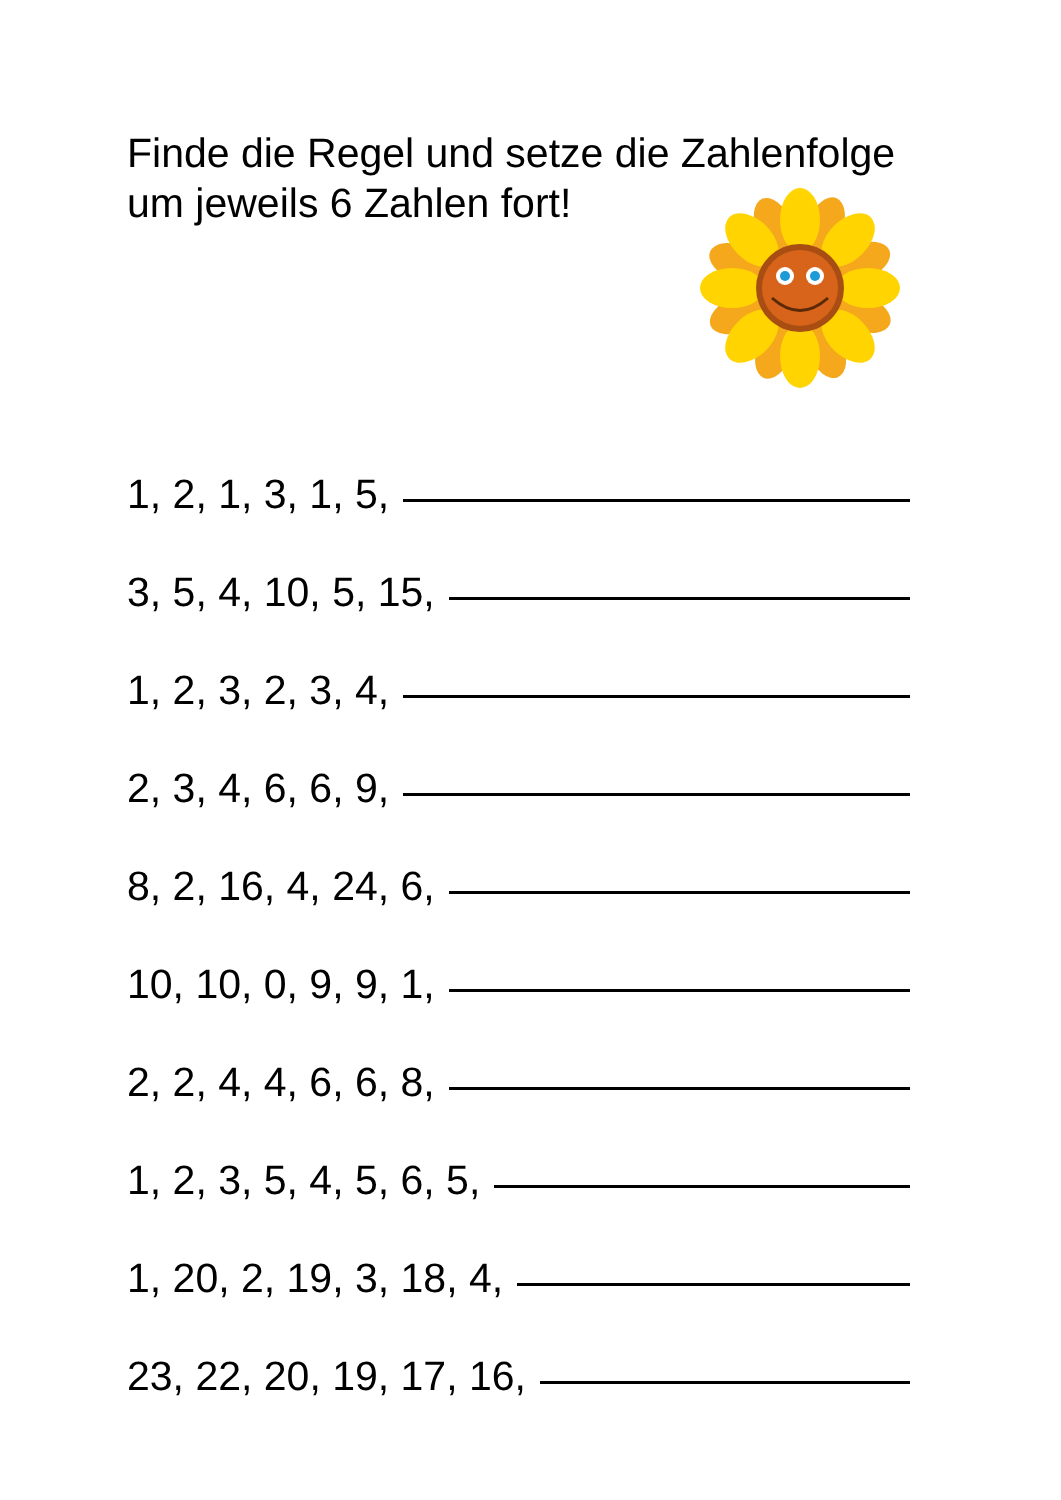Finde die Regel und setze die Zahlenfolge um jeweils 6 Zahlen fort!
1, 2, 1, 3, 1, 5,
3, 5, 4, 10, 5, 15,
1, 2, 3, 2, 3, 4,
2, 3, 4, 6, 6, 9,
8, 2, 16, 4, 24, 6,
10, 10, 0, 9, 9, 1,
2, 2, 4, 4, 6, 6, 8,
1, 2, 3, 5, 4, 5, 6, 5,
1, 20, 2, 19, 3, 18, 4,
23, 22, 20, 19, 17, 16,